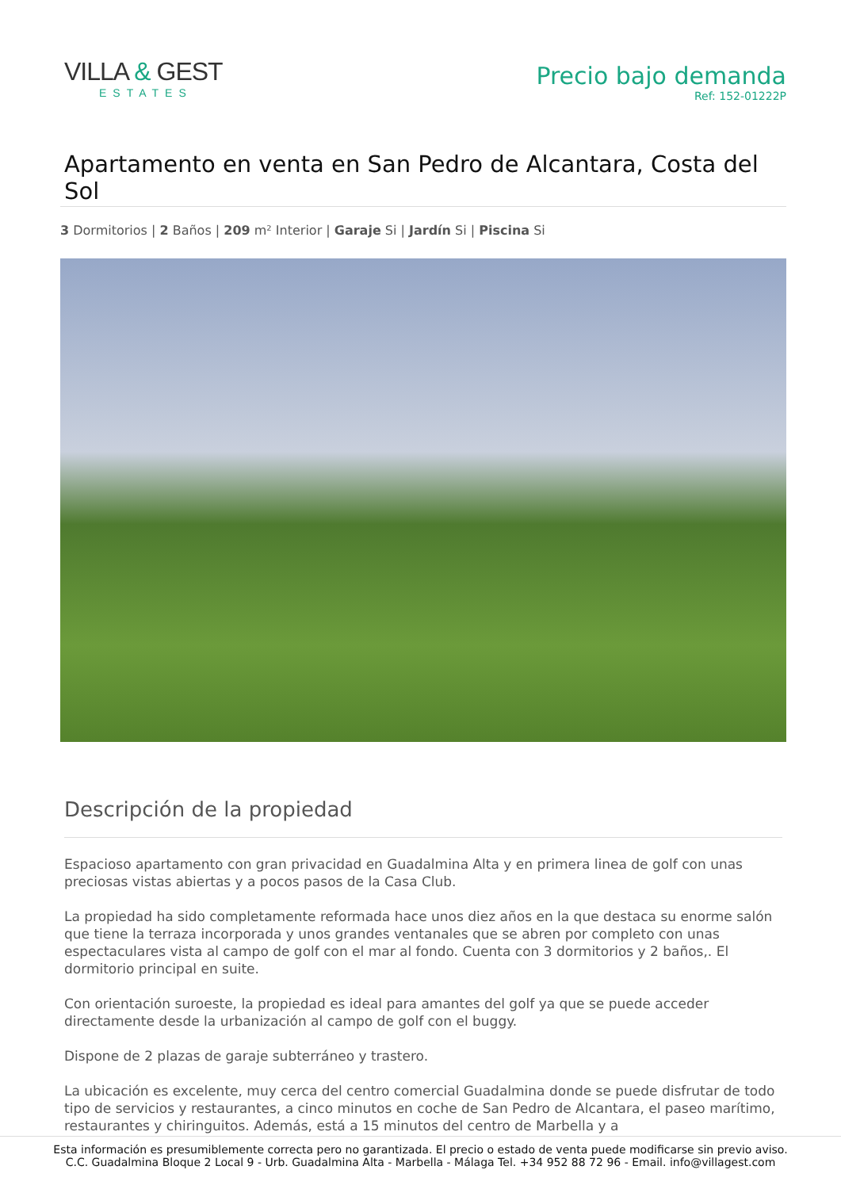VILLA & GEST
ESTATES
Precio bajo demanda
Ref: 152-01222P
Apartamento en venta en San Pedro de Alcantara, Costa del Sol
3 Dormitorios | 2 Baños | 209 m² Interior | Garaje Si | Jardín Si | Piscina Si
Descripción de la propiedad
Espacioso apartamento con gran privacidad en Guadalmina Alta y en primera linea de golf con unas preciosas vistas abiertas y a pocos pasos de la Casa Club.
La propiedad ha sido completamente reformada hace unos diez años en la que destaca su enorme salón que tiene la terraza incorporada y unos grandes ventanales que se abren por completo con unas espectaculares vista al campo de golf con el mar al fondo. Cuenta con 3 dormitorios y 2 baños,. El dormitorio principal en suite.
Con orientación suroeste, la propiedad es ideal para amantes del golf ya que se puede acceder directamente desde la urbanización al campo de golf con el buggy.
Dispone de 2 plazas de garaje subterráneo y trastero.
La ubicación es excelente, muy cerca del centro comercial Guadalmina donde se puede disfrutar de todo tipo de servicios y restaurantes, a cinco minutos en coche de San Pedro de Alcantara, el paseo marítimo, restaurantes y chiringuitos. Además, está a 15 minutos del centro de Marbella y a
Esta información es presumiblemente correcta pero no garantizada. El precio o estado de venta puede modificarse sin previo aviso.
C.C. Guadalmina Bloque 2 Local 9 - Urb. Guadalmina Alta - Marbella - Málaga Tel. +34 952 88 72 96 - Email. info@villagest.com